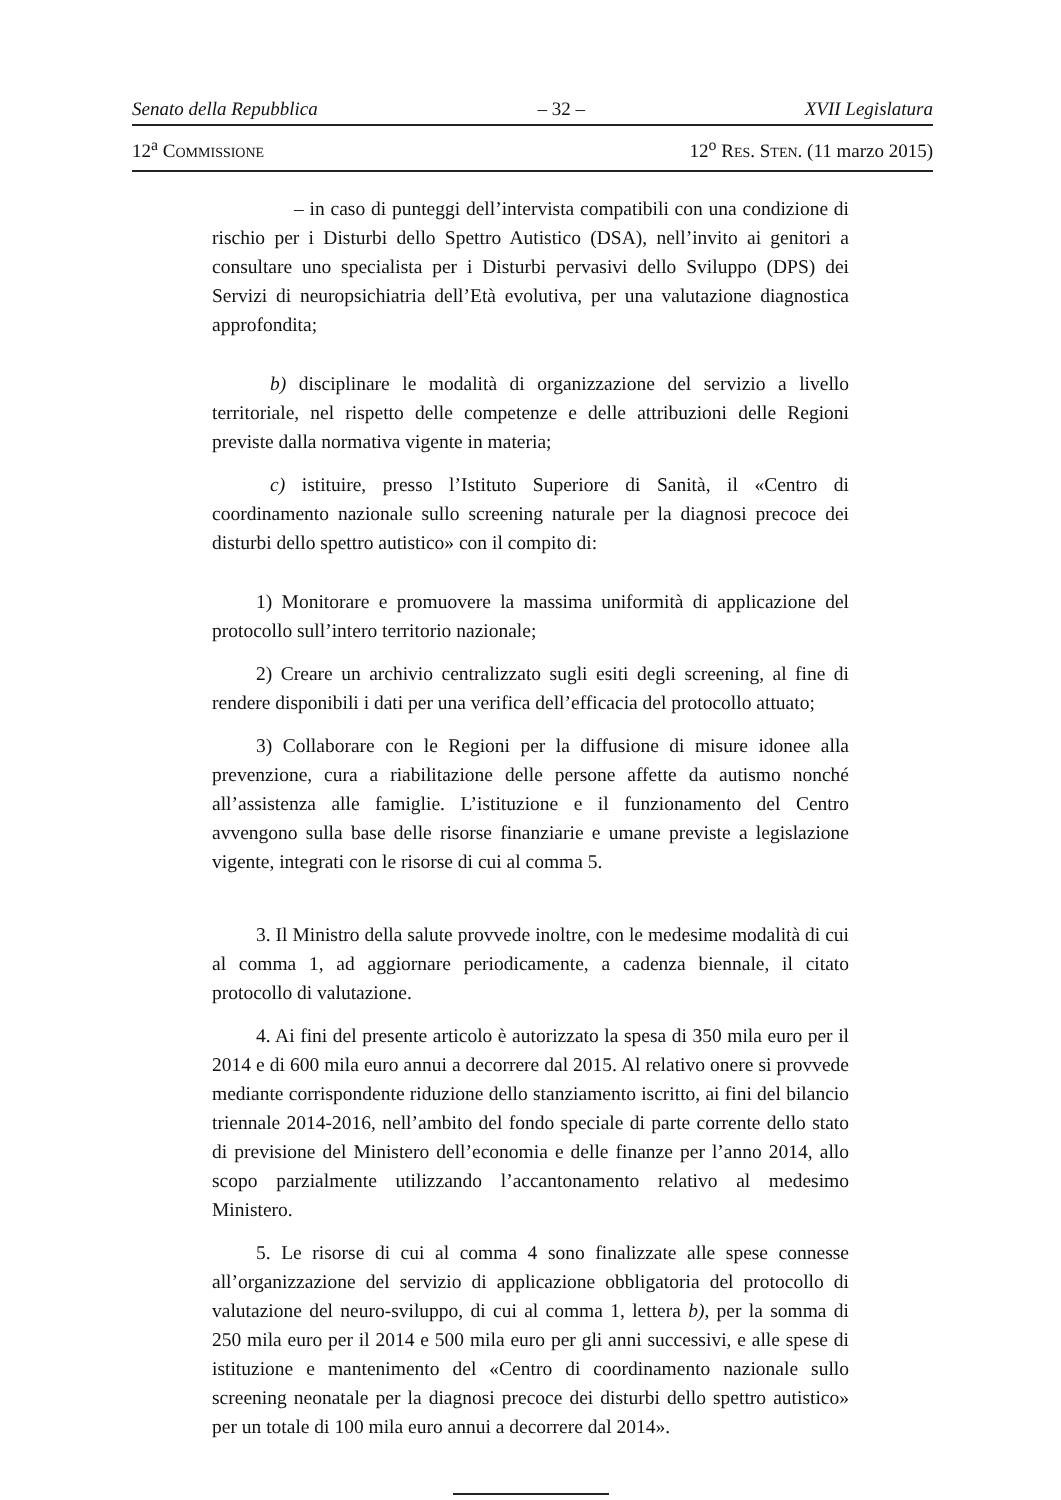Senato della Repubblica – 32 – XVII Legislatura
12<sup>a</sup> COMMISSIONE 12<sup>o</sup> RES. STEN. (11 marzo 2015)
– in caso di punteggi dell’intervista compatibili con una condizione di rischio per i Disturbi dello Spettro Autistico (DSA), nell’invito ai genitori a consultare uno specialista per i Disturbi pervasivi dello Sviluppo (DPS) dei Servizi di neuropsichiatria dell’Età evolutiva, per una valutazione diagnostica approfondita;
b) disciplinare le modalità di organizzazione del servizio a livello territoriale, nel rispetto delle competenze e delle attribuzioni delle Regioni previste dalla normativa vigente in materia;
c) istituire, presso l’Istituto Superiore di Sanità, il «Centro di coordinamento nazionale sullo screening naturale per la diagnosi precoce dei disturbi dello spettro autistico» con il compito di:
1) Monitorare e promuovere la massima uniformità di applicazione del protocollo sull’intero territorio nazionale;
2) Creare un archivio centralizzato sugli esiti degli screening, al fine di rendere disponibili i dati per una verifica dell’efficacia del protocollo attuato;
3) Collaborare con le Regioni per la diffusione di misure idonee alla prevenzione, cura a riabilitazione delle persone affette da autismo nonché all’assistenza alle famiglie. L’istituzione e il funzionamento del Centro avvengono sulla base delle risorse finanziarie e umane previste a legislazione vigente, integrati con le risorse di cui al comma 5.
3. Il Ministro della salute provvede inoltre, con le medesime modalità di cui al comma 1, ad aggiornare periodicamente, a cadenza biennale, il citato protocollo di valutazione.
4. Ai fini del presente articolo è autorizzato la spesa di 350 mila euro per il 2014 e di 600 mila euro annui a decorrere dal 2015. Al relativo onere si provvede mediante corrispondente riduzione dello stanziamento iscritto, ai fini del bilancio triennale 2014-2016, nell’ambito del fondo speciale di parte corrente dello stato di previsione del Ministero dell’economia e delle finanze per l’anno 2014, allo scopo parzialmente utilizzando l’accantonamento relativo al medesimo Ministero.
5. Le risorse di cui al comma 4 sono finalizzate alle spese connesse all’organizzazione del servizio di applicazione obbligatoria del protocollo di valutazione del neuro-sviluppo, di cui al comma 1, lettera b), per la somma di 250 mila euro per il 2014 e 500 mila euro per gli anni successivi, e alle spese di istituzione e mantenimento del «Centro di coordinamento nazionale sullo screening neonatale per la diagnosi precoce dei disturbi dello spettro autistico» per un totale di 100 mila euro annui a decorrere dal 2014».